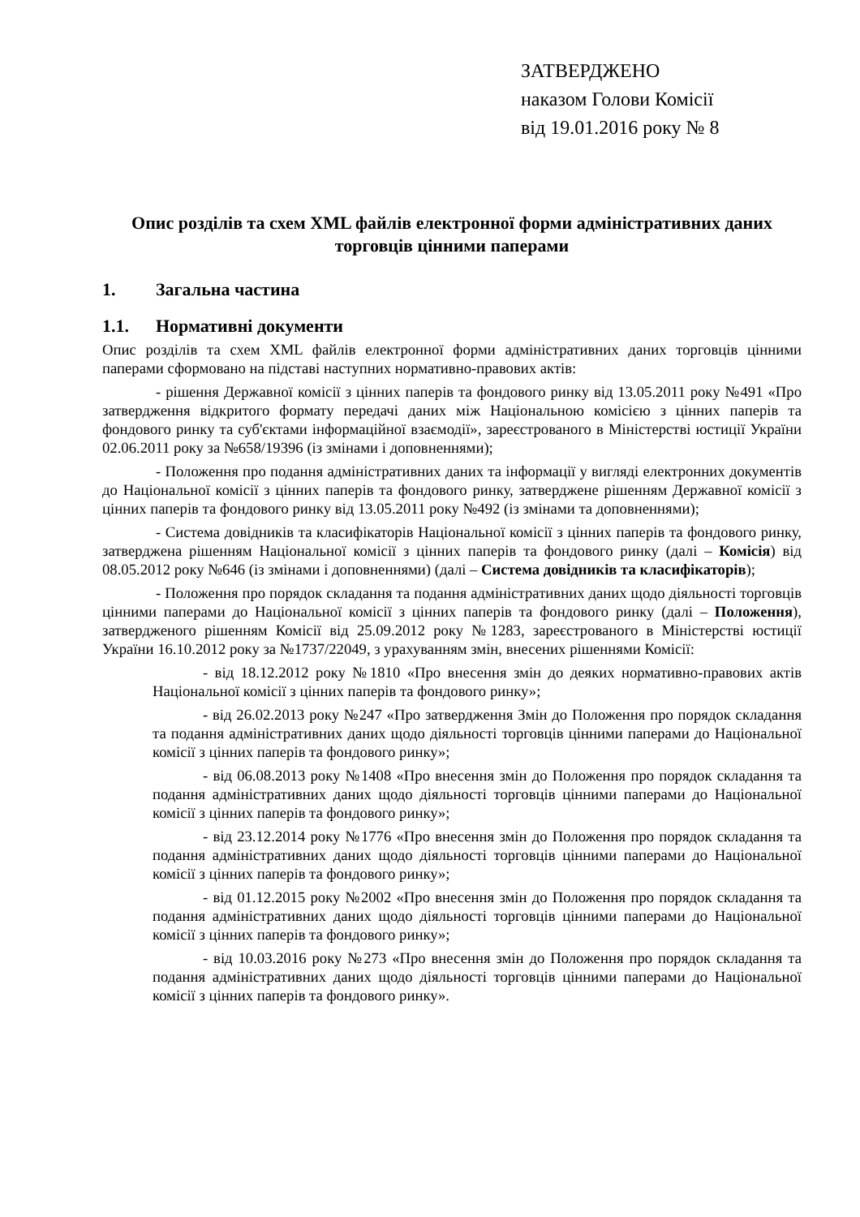ЗАТВЕРДЖЕНО
наказом Голови Комісії
від 19.01.2016 року № 8
Опис розділів та схем XML файлів електронної форми адміністративних даних торговців цінними паперами
1. Загальна частина
1.1. Нормативні документи
Опис розділів та схем XML файлів електронної форми адміністративних даних торговців цінними паперами сформовано на підставі наступних нормативно-правових актів:
- рішення Державної комісії з цінних паперів та фондового ринку від 13.05.2011 року №491 «Про затвердження відкритого формату передачі даних між Національною комісією з цінних паперів та фондового ринку та суб'єктами інформаційної взаємодії», зареєстрованого в Міністерстві юстиції України 02.06.2011 року за №658/19396 (із змінами і доповненнями);
- Положення про подання адміністративних даних та інформації у вигляді електронних документів до Національної комісії з цінних паперів та фондового ринку, затверджене рішенням Державної комісії з цінних паперів та фондового ринку від 13.05.2011 року №492 (із змінами та доповненнями);
- Система довідників та класифікаторів Національної комісії з цінних паперів та фондового ринку, затверджена рішенням Національної комісії з цінних паперів та фондового ринку (далі – Комісія) від 08.05.2012 року №646 (із змінами і доповненнями) (далі – Система довідників та класифікаторів);
- Положення про порядок складання та подання адміністративних даних щодо діяльності торговців цінними паперами до Національної комісії з цінних паперів та фондового ринку (далі – Положення), затвердженого рішенням Комісії від 25.09.2012 року №1283, зареєстрованого в Міністерстві юстиції України 16.10.2012 року за №1737/22049, з урахуванням змін, внесених рішеннями Комісії:
- від 18.12.2012 року №1810 «Про внесення змін до деяких нормативно-правових актів Національної комісії з цінних паперів та фондового ринку»;
- від 26.02.2013 року №247 «Про затвердження Змін до Положення про порядок складання та подання адміністративних даних щодо діяльності торговців цінними паперами до Національної комісії з цінних паперів та фондового ринку»;
- від 06.08.2013 року №1408 «Про внесення змін до Положення про порядок складання та подання адміністративних даних щодо діяльності торговців цінними паперами до Національної комісії з цінних паперів та фондового ринку»;
- від 23.12.2014 року №1776 «Про внесення змін до Положення про порядок складання та подання адміністративних даних щодо діяльності торговців цінними паперами до Національної комісії з цінних паперів та фондового ринку»;
- від 01.12.2015 року №2002 «Про внесення змін до Положення про порядок складання та подання адміністративних даних щодо діяльності торговців цінними паперами до Національної комісії з цінних паперів та фондового ринку»;
- від 10.03.2016 року №273 «Про внесення змін до Положення про порядок складання та подання адміністративних даних щодо діяльності торговців цінними паперами до Національної комісії з цінних паперів та фондового ринку».